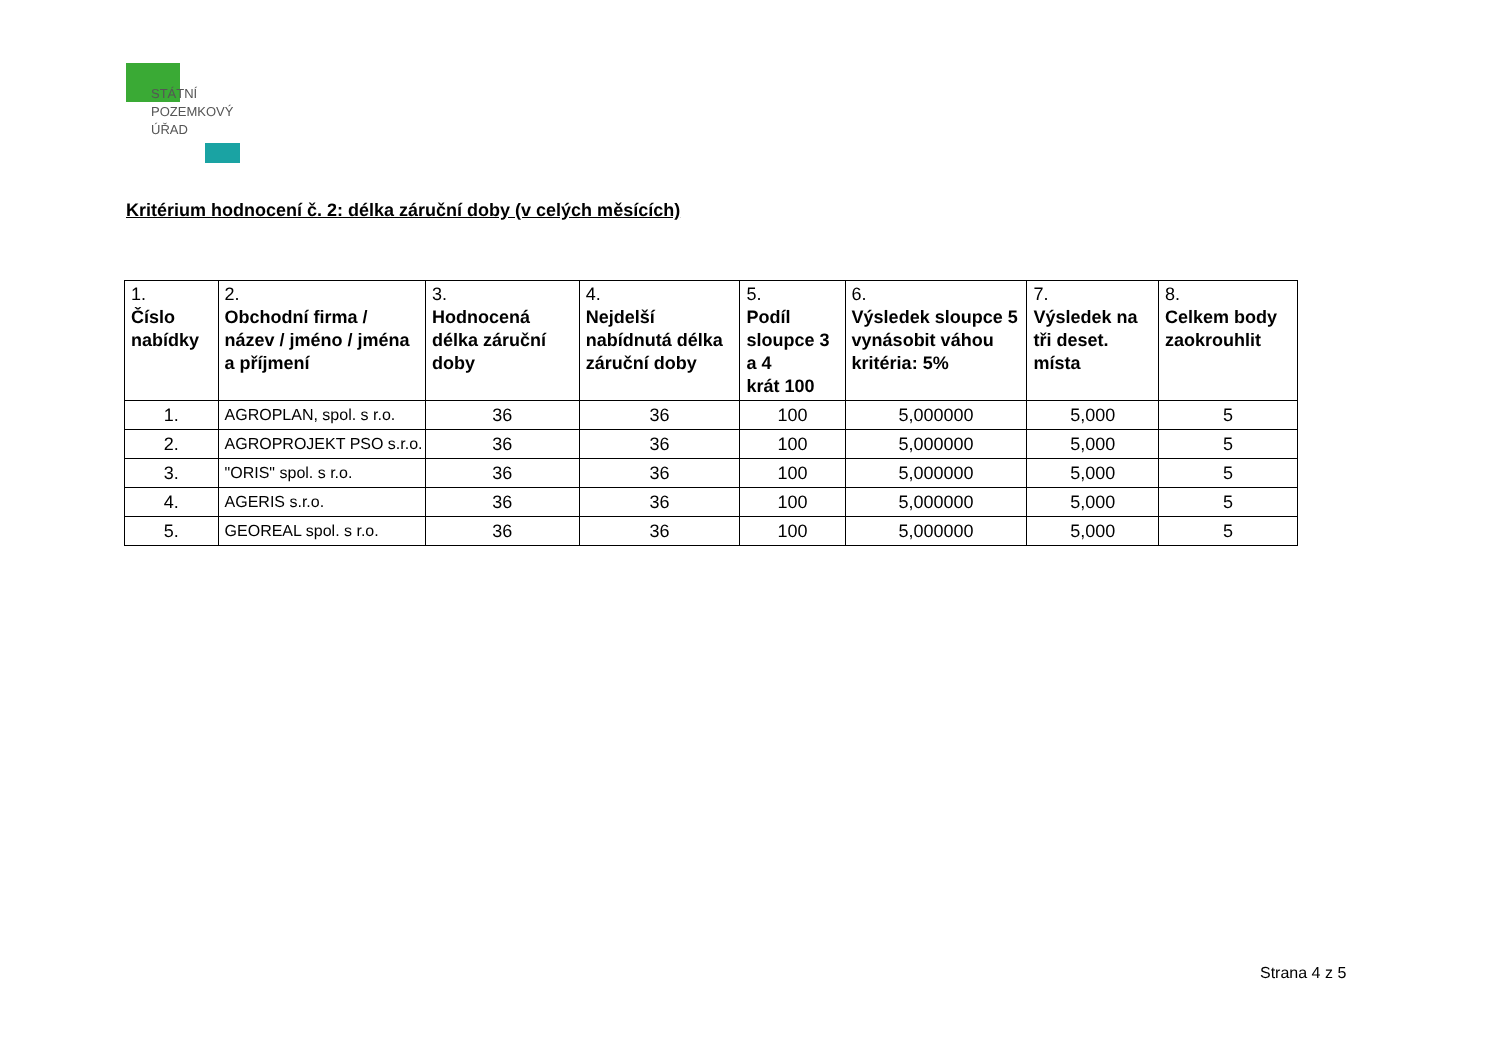STÁTNÍ
POZEMKOVÝ
ÚŘAD
Kritérium hodnocení č. 2: délka záruční doby (v celých měsících)
| 1. Číslo nabídky | 2. Obchodní firma / název / jméno / jména a příjmení | 3. Hodnocená délka záruční doby | 4. Nejdelší nabídnutá délka záruční doby | 5. Podíl sloupce 3 a 4 krát 100 | 6. Výsledek sloupce 5 vynásobit váhou kritéria: 5% | 7. Výsledek na tři deset. místa | 8. Celkem body zaokrouhlit |
| --- | --- | --- | --- | --- | --- | --- | --- |
| 1. | AGROPLAN, spol. s r.o. | 36 | 36 | 100 | 5,000000 | 5,000 | 5 |
| 2. | AGROPROJEKT PSO s.r.o. | 36 | 36 | 100 | 5,000000 | 5,000 | 5 |
| 3. | "ORIS" spol. s r.o. | 36 | 36 | 100 | 5,000000 | 5,000 | 5 |
| 4. | AGERIS s.r.o. | 36 | 36 | 100 | 5,000000 | 5,000 | 5 |
| 5. | GEOREAL spol. s r.o. | 36 | 36 | 100 | 5,000000 | 5,000 | 5 |
Strana 4 z 5